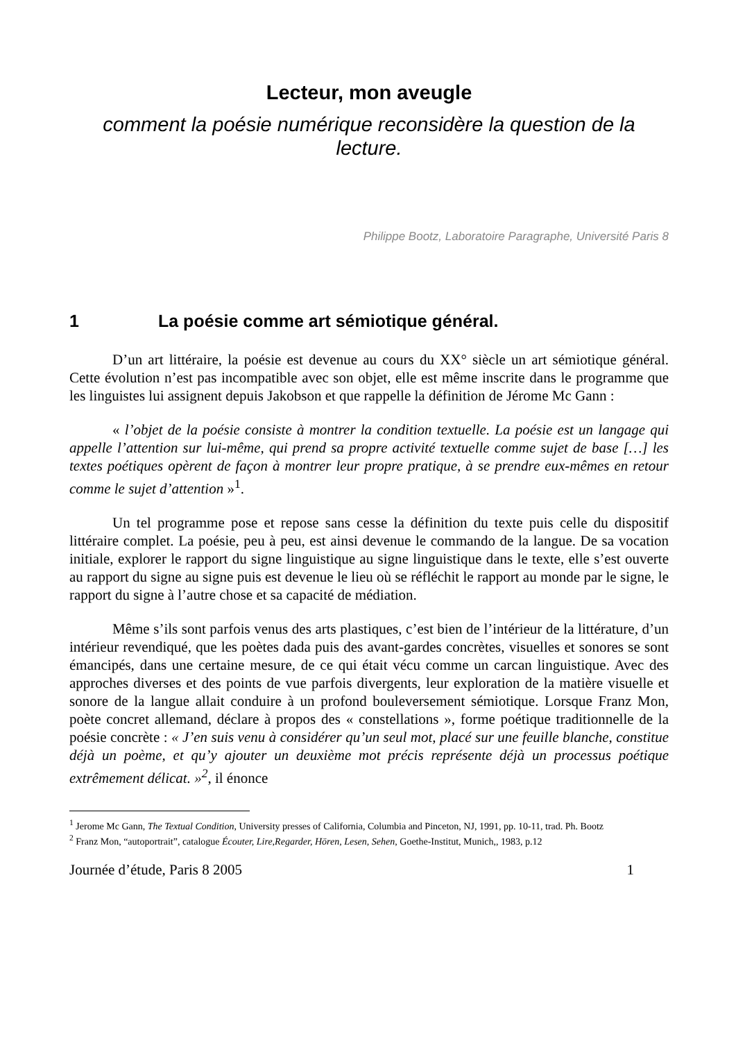Lecteur, mon aveugle
comment la poésie numérique reconsidère la question de la lecture.
Philippe Bootz, Laboratoire Paragraphe, Université Paris 8
1 La poésie comme art sémiotique général.
D’un art littéraire, la poésie est devenue au cours du XX° siècle un art sémiotique général. Cette évolution n’est pas incompatible avec son objet, elle est même inscrite dans le programme que les linguistes lui assignent depuis Jakobson et que rappelle la définition de Jérome Mc Gann :
« l’objet de la poésie consiste à montrer la condition textuelle. La poésie est un langage qui appelle l’attention sur lui-même, qui prend sa propre activité textuelle comme sujet de base […] les textes poétiques opèrent de façon à montrer leur propre pratique, à se prendre eux-mêmes en retour comme le sujet d’attention »<sup>1</sup>.
Un tel programme pose et repose sans cesse la définition du texte puis celle du dispositif littéraire complet. La poésie, peu à peu, est ainsi devenue le commando de la langue. De sa vocation initiale, explorer le rapport du signe linguistique au signe linguistique dans le texte, elle s’est ouverte au rapport du signe au signe puis est devenue le lieu où se réfléchit le rapport au monde par le signe, le rapport du signe à l’autre chose et sa capacité de médiation.
Même s’ils sont parfois venus des arts plastiques, c’est bien de l’intérieur de la littérature, d’un intérieur revendiqué, que les poètes dada puis des avant-gardes concrètes, visuelles et sonores se sont émancipés, dans une certaine mesure, de ce qui était vécu comme un carcan linguistique. Avec des approches diverses et des points de vue parfois divergents, leur exploration de la matière visuelle et sonore de la langue allait conduire à un profond bouleversement sémiotique. Lorsque Franz Mon, poète concret allemand, déclare à propos des « constellations », forme poétique traditionnelle de la poésie concrète : « J’en suis venu à considérer qu’un seul mot, placé sur une feuille blanche, constitue déjà un poème, et qu’y ajouter un deuxième mot précis représente déjà un processus poétique extrêmement délicat. »<sup>2</sup>, il énonce
<sup>1</sup> Jerome Mc Gann, The Textual Condition, University presses of California, Columbia and Pinceton, NJ, 1991, pp. 10-11, trad. Ph. Bootz
<sup>2</sup> Franz Mon, “autoportrait”, catalogue Écouter, Lire,Regarder, Hören, Lesen, Sehen, Goethe-Institut, Munich,, 1983, p.12
Journée d’étude, Paris 8 2005 1